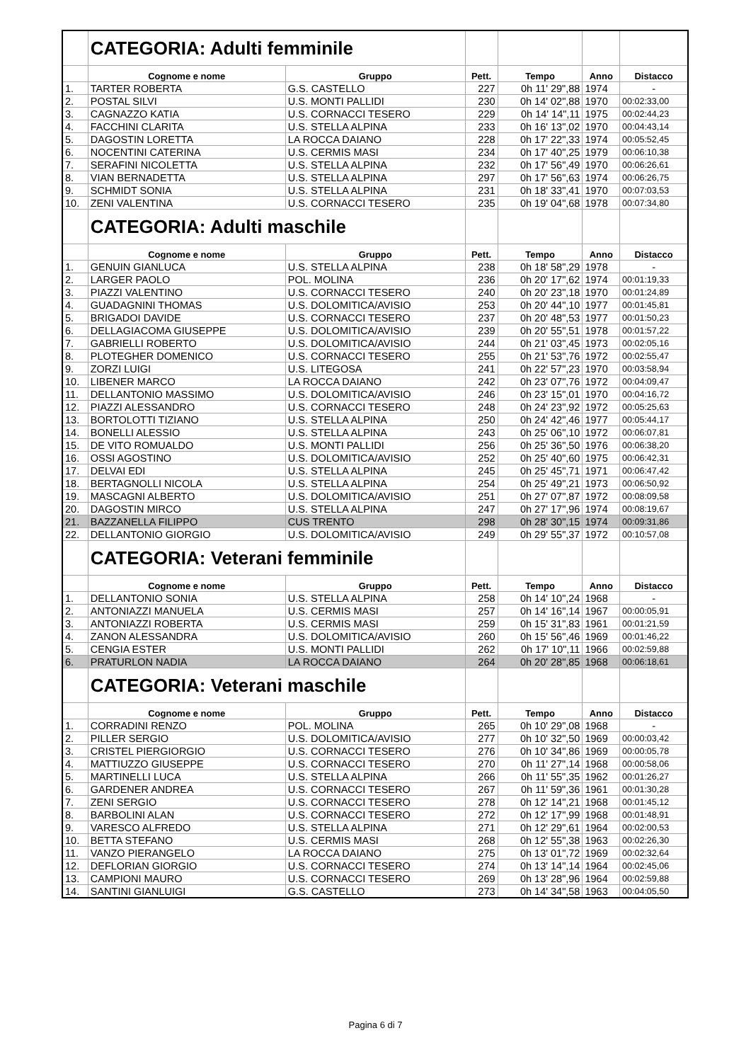| | CATEGORIA: Adulti femminile | | | | | |
| | Cognome e nome | Gruppo | Pett. | Tempo | Anno | Distacco |
| 1. | TARTER ROBERTA | G.S. CASTELLO | 227 | 0h 11' 29",88 | 1974 | - |
| 2. | POSTAL SILVI | U.S. MONTI PALLIDI | 230 | 0h 14' 02",88 | 1970 | 00:02:33,00 |
| 3. | CAGNAZZO KATIA | U.S. CORNACCI TESERO | 229 | 0h 14' 14",11 | 1975 | 00:02:44,23 |
| 4. | FACCHINI CLARITA | U.S. STELLA ALPINA | 233 | 0h 16' 13",02 | 1970 | 00:04:43,14 |
| 5. | DAGOSTIN LORETTA | LA ROCCA DAIANO | 228 | 0h 17' 22",33 | 1974 | 00:05:52,45 |
| 6. | NOCENTINI CATERINA | U.S. CERMIS MASI | 234 | 0h 17' 40",25 | 1979 | 00:06:10,38 |
| 7. | SERAFINI NICOLETTA | U.S. STELLA ALPINA | 232 | 0h 17' 56",49 | 1970 | 00:06:26,61 |
| 8. | VIAN BERNADETTA | U.S. STELLA ALPINA | 297 | 0h 17' 56",63 | 1974 | 00:06:26,75 |
| 9. | SCHMIDT SONIA | U.S. STELLA ALPINA | 231 | 0h 18' 33",41 | 1970 | 00:07:03,53 |
| 10. | ZENI VALENTINA | U.S. CORNACCI TESERO | 235 | 0h 19' 04",68 | 1978 | 00:07:34,80 |
| | CATEGORIA: Adulti maschile | | | | | |
| | Cognome e nome | Gruppo | Pett. | Tempo | Anno | Distacco |
| 1. | GENUIN GIANLUCA | U.S. STELLA ALPINA | 238 | 0h 18' 58",29 | 1978 | - |
| 2. | LARGER PAOLO | POL. MOLINA | 236 | 0h 20' 17",62 | 1974 | 00:01:19,33 |
| 3. | PIAZZI VALENTINO | U.S. CORNACCI TESERO | 240 | 0h 20' 23",18 | 1970 | 00:01:24,89 |
| 4. | GUADAGNINI THOMAS | U.S. DOLOMITICA/AVISIO | 253 | 0h 20' 44",10 | 1977 | 00:01:45,81 |
| 5. | BRIGADOI DAVIDE | U.S. CORNACCI TESERO | 237 | 0h 20' 48",53 | 1977 | 00:01:50,23 |
| 6. | DELLAGIACOMA GIUSEPPE | U.S. DOLOMITICA/AVISIO | 239 | 0h 20' 55",51 | 1978 | 00:01:57,22 |
| 7. | GABRIELLI ROBERTO | U.S. DOLOMITICA/AVISIO | 244 | 0h 21' 03",45 | 1973 | 00:02:05,16 |
| 8. | PLOTEGHER DOMENICO | U.S. CORNACCI TESERO | 255 | 0h 21' 53",76 | 1972 | 00:02:55,47 |
| 9. | ZORZI LUIGI | U.S. LITEGOSA | 241 | 0h 22' 57",23 | 1970 | 00:03:58,94 |
| 10. | LIBENER MARCO | LA ROCCA DAIANO | 242 | 0h 23' 07",76 | 1972 | 00:04:09,47 |
| 11. | DELLANTONIO MASSIMO | U.S. DOLOMITICA/AVISIO | 246 | 0h 23' 15",01 | 1970 | 00:04:16,72 |
| 12. | PIAZZI ALESSANDRO | U.S. CORNACCI TESERO | 248 | 0h 24' 23",92 | 1972 | 00:05:25,63 |
| 13. | BORTOLOTTI TIZIANO | U.S. STELLA ALPINA | 250 | 0h 24' 42",46 | 1977 | 00:05:44,17 |
| 14. | BONELLI ALESSIO | U.S. STELLA ALPINA | 243 | 0h 25' 06",10 | 1972 | 00:06:07,81 |
| 15. | DE VITO ROMUALDO | U.S. MONTI PALLIDI | 256 | 0h 25' 36",50 | 1976 | 00:06:38,20 |
| 16. | OSSI AGOSTINO | U.S. DOLOMITICA/AVISIO | 252 | 0h 25' 40",60 | 1975 | 00:06:42,31 |
| 17. | DELVAI EDI | U.S. STELLA ALPINA | 245 | 0h 25' 45",71 | 1971 | 00:06:47,42 |
| 18. | BERTAGNOLLI NICOLA | U.S. STELLA ALPINA | 254 | 0h 25' 49",21 | 1973 | 00:06:50,92 |
| 19. | MASCAGNI ALBERTO | U.S. DOLOMITICA/AVISIO | 251 | 0h 27' 07",87 | 1972 | 00:08:09,58 |
| 20. | DAGOSTIN MIRCO | U.S. STELLA ALPINA | 247 | 0h 27' 17",96 | 1974 | 00:08:19,67 |
| 21. | BAZZANELLA FILIPPO | CUS TRENTO | 298 | 0h 28' 30",15 | 1974 | 00:09:31,86 |
| 22. | DELLANTONIO GIORGIO | U.S. DOLOMITICA/AVISIO | 249 | 0h 29' 55",37 | 1972 | 00:10:57,08 |
| | CATEGORIA: Veterani femminile | | | | | |
| | Cognome e nome | Gruppo | Pett. | Tempo | Anno | Distacco |
| 1. | DELLANTONIO SONIA | U.S. STELLA ALPINA | 258 | 0h 14' 10",24 | 1968 | - |
| 2. | ANTONIAZZI MANUELA | U.S. CERMIS MASI | 257 | 0h 14' 16",14 | 1967 | 00:00:05,91 |
| 3. | ANTONIAZZI ROBERTA | U.S. CERMIS MASI | 259 | 0h 15' 31",83 | 1961 | 00:01:21,59 |
| 4. | ZANON ALESSANDRA | U.S. DOLOMITICA/AVISIO | 260 | 0h 15' 56",46 | 1969 | 00:01:46,22 |
| 5. | CENGIA ESTER | U.S. MONTI PALLIDI | 262 | 0h 17' 10",11 | 1966 | 00:02:59,88 |
| 6. | PRATURLON NADIA | LA ROCCA DAIANO | 264 | 0h 20' 28",85 | 1968 | 00:06:18,61 |
| | CATEGORIA: Veterani maschile | | | | | |
| | Cognome e nome | Gruppo | Pett. | Tempo | Anno | Distacco |
| 1. | CORRADINI RENZO | POL. MOLINA | 265 | 0h 10' 29",08 | 1968 | - |
| 2. | PILLER SERGIO | U.S. DOLOMITICA/AVISIO | 277 | 0h 10' 32",50 | 1969 | 00:00:03,42 |
| 3. | CRISTEL PIERGIORGIO | U.S. CORNACCI TESERO | 276 | 0h 10' 34",86 | 1969 | 00:00:05,78 |
| 4. | MATTIUZZO GIUSEPPE | U.S. CORNACCI TESERO | 270 | 0h 11' 27",14 | 1968 | 00:00:58,06 |
| 5. | MARTINELLI LUCA | U.S. STELLA ALPINA | 266 | 0h 11' 55",35 | 1962 | 00:01:26,27 |
| 6. | GARDENER ANDREA | U.S. CORNACCI TESERO | 267 | 0h 11' 59",36 | 1961 | 00:01:30,28 |
| 7. | ZENI SERGIO | U.S. CORNACCI TESERO | 278 | 0h 12' 14",21 | 1968 | 00:01:45,12 |
| 8. | BARBOLINI ALAN | U.S. CORNACCI TESERO | 272 | 0h 12' 17",99 | 1968 | 00:01:48,91 |
| 9. | VARESCO ALFREDO | U.S. STELLA ALPINA | 271 | 0h 12' 29",61 | 1964 | 00:02:00,53 |
| 10. | BETTA STEFANO | U.S. CERMIS MASI | 268 | 0h 12' 55",38 | 1963 | 00:02:26,30 |
| 11. | VANZO PIERANGELO | LA ROCCA DAIANO | 275 | 0h 13' 01",72 | 1969 | 00:02:32,64 |
| 12. | DEFLORIAN GIORGIO | U.S. CORNACCI TESERO | 274 | 0h 13' 14",14 | 1964 | 00:02:45,06 |
| 13. | CAMPIONI MAURO | U.S. CORNACCI TESERO | 269 | 0h 13' 28",96 | 1964 | 00:02:59,88 |
| 14. | SANTINI GIANLUIGI | G.S. CASTELLO | 273 | 0h 14' 34",58 | 1963 | 00:04:05,50 |
Pagina 6 di 7